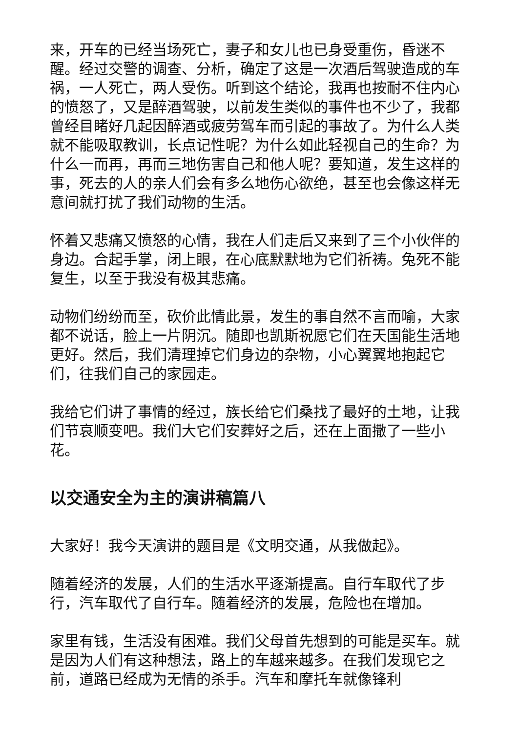来，开车的已经当场死亡，妻子和女儿也已身受重伤，昏迷不醒。经过交警的调查、分析，确定了这是一次酒后驾驶造成的车祸，一人死亡，两人受伤。听到这个结论，我再也按耐不住内心的愤怒了，又是醉酒驾驶，以前发生类似的事件也不少了，我都曾经目睹好几起因醉酒或疲劳驾车而引起的事故了。为什么人类就不能吸取教训，长点记性呢？为什么如此轻视自己的生命？为什么一而再，再而三地伤害自己和他人呢？要知道，发生这样的事，死去的人的亲人们会有多么地伤心欲绝，甚至也会像这样无意间就打扰了我们动物的生活。
怀着又悲痛又愤怒的心情，我在人们走后又来到了三个小伙伴的身边。合起手掌，闭上眼，在心底默默地为它们祈祷。兔死不能复生，以至于我没有极其悲痛。
动物们纷纷而至，砍价此情此景，发生的事自然不言而喻，大家都不说话，脸上一片阴沉。随即也凯斯祝愿它们在天国能生活地更好。然后，我们清理掉它们身边的杂物，小心翼翼地抱起它们，往我们自己的家园走。
我给它们讲了事情的经过，族长给它们桑找了最好的土地，让我们节哀顺变吧。我们大它们安葬好之后，还在上面撒了一些小花。
以交通安全为主的演讲稿篇八
大家好！我今天演讲的题目是《文明交通，从我做起》。
随着经济的发展，人们的生活水平逐渐提高。自行车取代了步行，汽车取代了自行车。随着经济的发展，危险也在增加。
家里有钱，生活没有困难。我们父母首先想到的可能是买车。就是因为人们有这种想法，路上的车越来越多。在我们发现它之前，道路已经成为无情的杀手。汽车和摩托车就像锋利